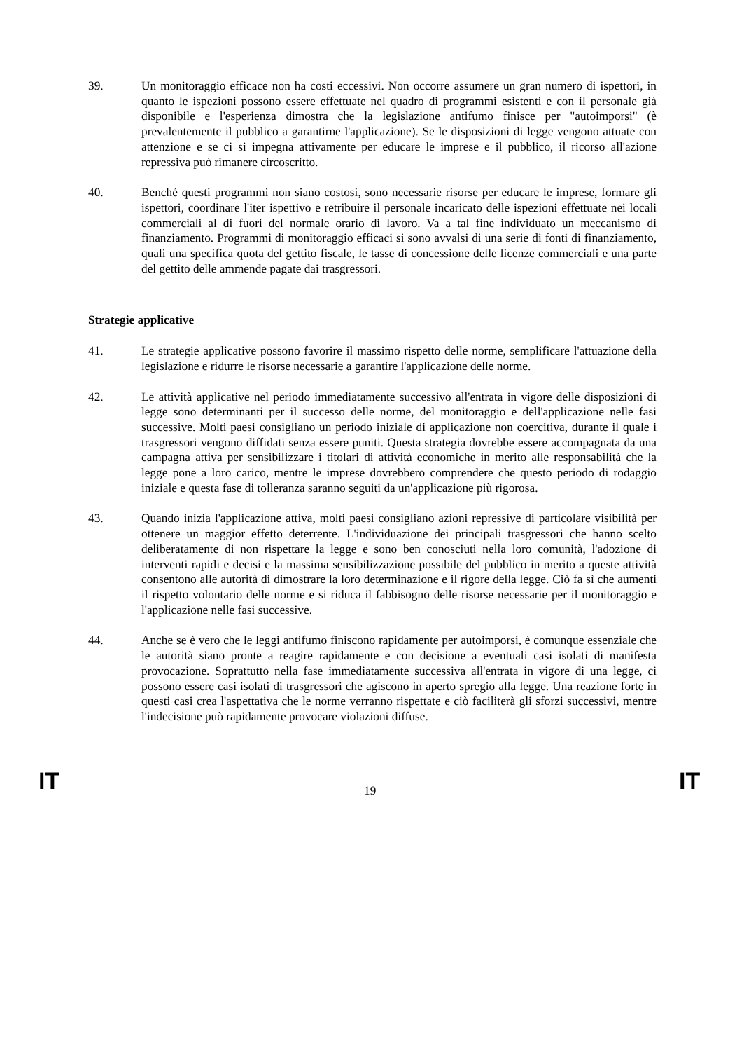39. Un monitoraggio efficace non ha costi eccessivi. Non occorre assumere un gran numero di ispettori, in quanto le ispezioni possono essere effettuate nel quadro di programmi esistenti e con il personale già disponibile e l'esperienza dimostra che la legislazione antifumo finisce per "autoimporsi" (è prevalentemente il pubblico a garantirne l'applicazione). Se le disposizioni di legge vengono attuate con attenzione e se ci si impegna attivamente per educare le imprese e il pubblico, il ricorso all'azione repressiva può rimanere circoscritto.
40. Benché questi programmi non siano costosi, sono necessarie risorse per educare le imprese, formare gli ispettori, coordinare l'iter ispettivo e retribuire il personale incaricato delle ispezioni effettuate nei locali commerciali al di fuori del normale orario di lavoro. Va a tal fine individuato un meccanismo di finanziamento. Programmi di monitoraggio efficaci si sono avvalsi di una serie di fonti di finanziamento, quali una specifica quota del gettito fiscale, le tasse di concessione delle licenze commerciali e una parte del gettito delle ammende pagate dai trasgressori.
Strategie applicative
41. Le strategie applicative possono favorire il massimo rispetto delle norme, semplificare l'attuazione della legislazione e ridurre le risorse necessarie a garantire l'applicazione delle norme.
42. Le attività applicative nel periodo immediatamente successivo all'entrata in vigore delle disposizioni di legge sono determinanti per il successo delle norme, del monitoraggio e dell'applicazione nelle fasi successive. Molti paesi consigliano un periodo iniziale di applicazione non coercitiva, durante il quale i trasgressori vengono diffidati senza essere puniti. Questa strategia dovrebbe essere accompagnata da una campagna attiva per sensibilizzare i titolari di attività economiche in merito alle responsabilità che la legge pone a loro carico, mentre le imprese dovrebbero comprendere che questo periodo di rodaggio iniziale e questa fase di tolleranza saranno seguiti da un'applicazione più rigorosa.
43. Quando inizia l'applicazione attiva, molti paesi consigliano azioni repressive di particolare visibilità per ottenere un maggior effetto deterrente. L'individuazione dei principali trasgressori che hanno scelto deliberatamente di non rispettare la legge e sono ben conosciuti nella loro comunità, l'adozione di interventi rapidi e decisi e la massima sensibilizzazione possibile del pubblico in merito a queste attività consentono alle autorità di dimostrare la loro determinazione e il rigore della legge. Ciò fa sì che aumenti il rispetto volontario delle norme e si riduca il fabbisogno delle risorse necessarie per il monitoraggio e l'applicazione nelle fasi successive.
44. Anche se è vero che le leggi antifumo finiscono rapidamente per autoimporsi, è comunque essenziale che le autorità siano pronte a reagire rapidamente e con decisione a eventuali casi isolati di manifesta provocazione. Soprattutto nella fase immediatamente successiva all'entrata in vigore di una legge, ci possono essere casi isolati di trasgressori che agiscono in aperto spregio alla legge. Una reazione forte in questi casi crea l'aspettativa che le norme verranno rispettate e ciò faciliterà gli sforzi successivi, mentre l'indecisione può rapidamente provocare violazioni diffuse.
IT 19 IT